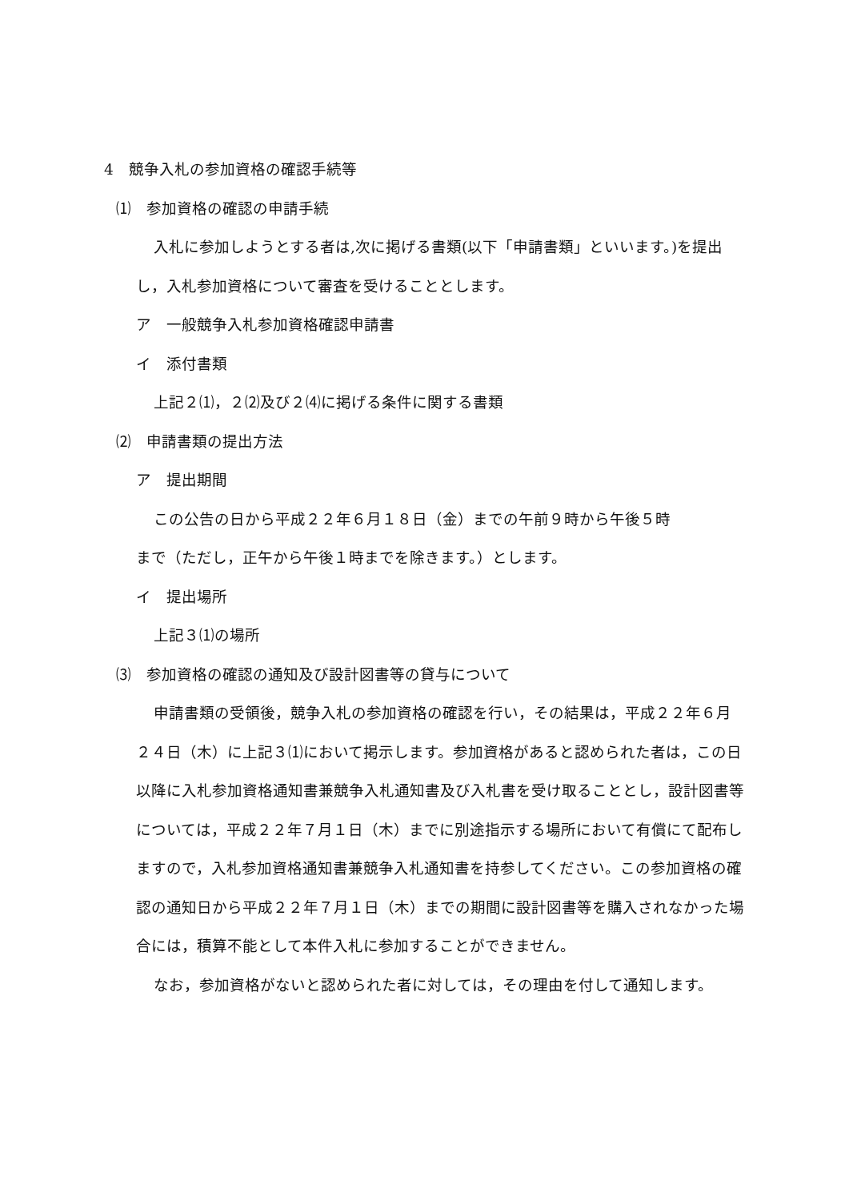4　競争入札の参加資格の確認手続等
⑴　参加資格の確認の申請手続
入札に参加しようとする者は,次に掲げる書類(以下「申請書類」といいます。)を提出し，入札参加資格について審査を受けることとします。
ア　一般競争入札参加資格確認申請書
イ　添付書類
上記２⑴，２⑵及び２⑷に掲げる条件に関する書類
⑵　申請書類の提出方法
ア　提出期間
この公告の日から平成２２年６月１８日（金）までの午前９時から午後５時
まで（ただし，正午から午後１時までを除きます。）とします。
イ　提出場所
上記３⑴の場所
⑶　参加資格の確認の通知及び設計図書等の貸与について
申請書類の受領後，競争入札の参加資格の確認を行い，その結果は，平成２２年６月２４日（木）に上記３⑴において掲示します。参加資格があると認められた者は，この日以降に入札参加資格通知書兼競争入札通知書及び入札書を受け取ることとし，設計図書等については，平成２２年７月１日（木）までに別途指示する場所において有償にて配布しますので，入札参加資格通知書兼競争入札通知書を持参してください。この参加資格の確認の通知日から平成２２年７月１日（木）までの期間に設計図書等を購入されなかった場合には，積算不能として本件入札に参加することができません。
なお，参加資格がないと認められた者に対しては，その理由を付して通知します。